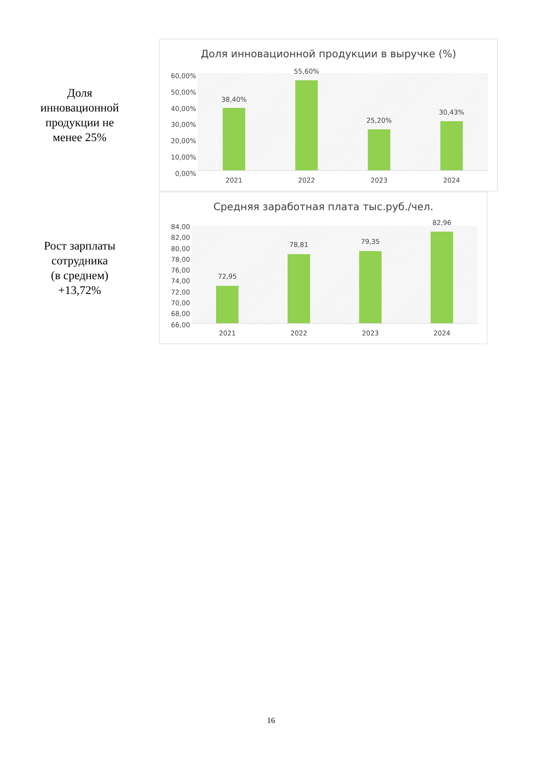Доля
инновационной
продукции не
менее 25%
Доля инновационной продукции в выручке (%)
60,00%
50,00%
40,00%
30,00%
20,00%
10,00%
0,00%
38,40%
55,60%
25,20%
30,43%
2021 2022 2023 2024
Рост зарплаты
сотрудника
(в среднем)
+13,72%
Средняя заработная плата тыс.руб./чел.
84,00
82,00
80,00
78,00
76,00
74,00
72,00
70,00
68,00
66,00
72,95
78,81 79,35
82,96
2021 2022 2023 2024
16